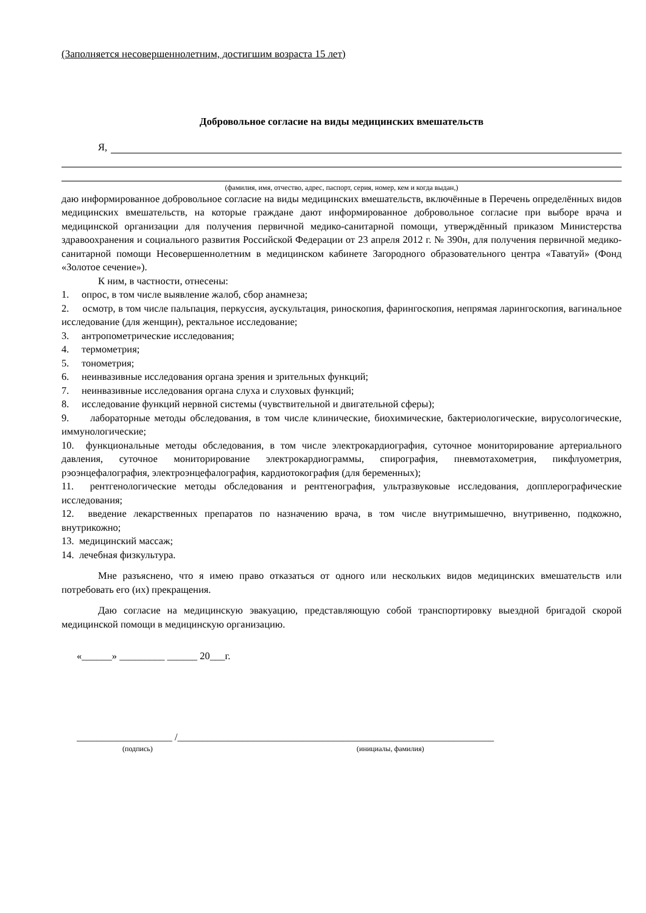(Заполняется несовершеннолетним, достигшим возраста 15 лет)
Добровольное согласие на виды медицинских вмешательств
Я,
(фамилия, имя, отчество, адрес, паспорт, серия, номер, кем и когда выдан,)
даю информированное добровольное согласие на виды медицинских вмешательств, включённые в Перечень определённых видов медицинских вмешательств, на которые граждане дают информированное добровольное согласие при выборе врача и медицинской организации для получения первичной медико-санитарной помощи, утверждённый приказом Министерства здравоохранения и социального развития Российской Федерации от 23 апреля 2012 г. № 390н, для получения первичной медико-санитарной помощи Несовершеннолетним в медицинском кабинете Загородного образовательного центра «Таватуй» (Фонд «Золотое сечение»).
К ним, в частности, отнесены:
1. опрос, в том числе выявление жалоб, сбор анамнеза;
2. осмотр, в том числе пальпация, перкуссия, аускультация, риноскопия, фарингоскопия, непрямая ларингоскопия, вагинальное исследование (для женщин), ректальное исследование;
3. антропометрические исследования;
4. термометрия;
5. тонометрия;
6. неинвазивные исследования органа зрения и зрительных функций;
7. неинвазивные исследования органа слуха и слуховых функций;
8. исследование функций нервной системы (чувствительной и двигательной сферы);
9. лабораторные методы обследования, в том числе клинические, биохимические, бактериологические, вирусологические, иммунологические;
10. функциональные методы обследования, в том числе электрокардиография, суточное мониторирование артериального давления, суточное мониторирование электрокардиограммы, спирография, пневмотахометрия, пикфлуометрия, рэоэнцефалография, электроэнцефалография, кардиотокография (для беременных);
11. рентгенологические методы обследования и рентгенография, ультразвуковые исследования, допплерографические исследования;
12. введение лекарственных препаратов по назначению врача, в том числе внутримышечно, внутривенно, подкожно, внутрикожно;
13. медицинский массаж;
14. лечебная физкультура.
Мне разъяснено, что я имею право отказаться от одного или нескольких видов медицинских вмешательств или потребовать его (их) прекращения.
Даю согласие на медицинскую эвакуацию, представляющую собой транспортировку выездной бригадой скорой медицинской помощи в медицинскую организацию.
«______» _________ ______ 20___г.
___________________ /_______________________________________________________________
(подпись) (инициалы, фамилия)